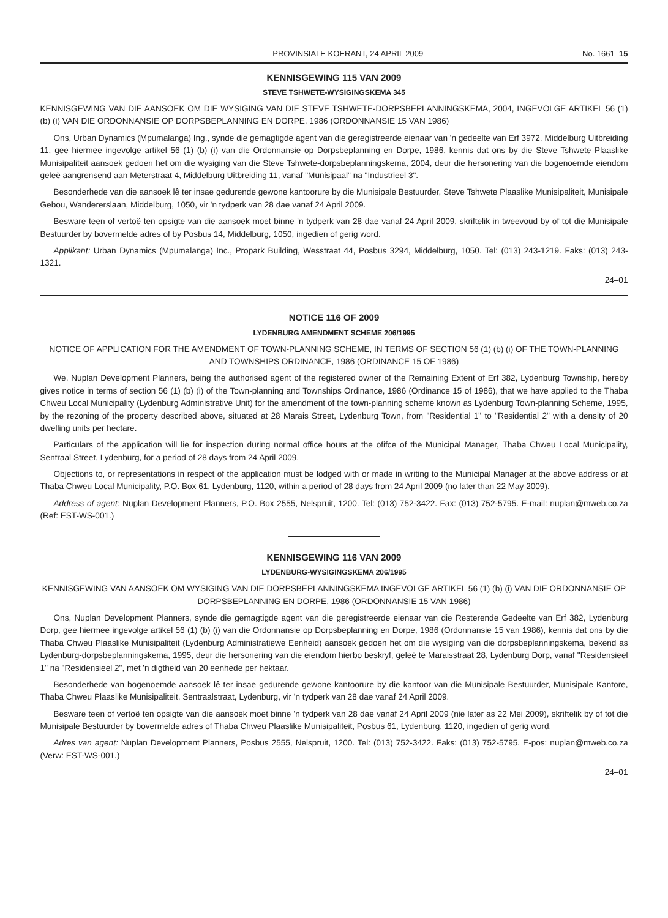PROVINSIALE KOERANT, 24 APRIL 2009 No. 1661 15
KENNISGEWING 115 VAN 2009
STEVE TSHWETE-WYSIGINGSKEMA 345
KENNISGEWING VAN DIE AANSOEK OM DIE WYSIGING VAN DIE STEVE TSHWETE-DORPSBEPLANNINGSKEMA, 2004, INGEVOLGE ARTIKEL 56 (1) (b) (i) VAN DIE ORDONNANSIE OP DORPSBEPLANNING EN DORPE, 1986 (ORDONNANSIE 15 VAN 1986)
Ons, Urban Dynamics (Mpumalanga) Ing., synde die gemagtigde agent van die geregistreerde eienaar van 'n gedeelte van Erf 3972, Middelburg Uitbreiding 11, gee hiermee ingevolge artikel 56 (1) (b) (i) van die Ordonnansie op Dorpsbeplanning en Dorpe, 1986, kennis dat ons by die Steve Tshwete Plaaslike Munisipaliteit aansoek gedoen het om die wysiging van die Steve Tshwete-dorpsbeplanningskema, 2004, deur die hersonering van die bogenoemde eiendom geleë aangrensend aan Meterstraat 4, Middelburg Uitbreiding 11, vanaf "Munisipaal" na "Industrieel 3".
Besonderhede van die aansoek lê ter insae gedurende gewone kantoorure by die Munisipale Bestuurder, Steve Tshwete Plaaslike Munisipaliteit, Munisipale Gebou, Wandererslaan, Middelburg, 1050, vir 'n tydperk van 28 dae vanaf 24 April 2009.
Besware teen of vertoë ten opsigte van die aansoek moet binne 'n tydperk van 28 dae vanaf 24 April 2009, skriftelik in tweevoud by of tot die Munisipale Bestuurder by bovermelde adres of by Posbus 14, Middelburg, 1050, ingedien of gerig word.
Applikant: Urban Dynamics (Mpumalanga) Inc., Propark Building, Wesstraat 44, Posbus 3294, Middelburg, 1050. Tel: (013) 243-1219. Faks: (013) 243-1321.
24–01
NOTICE 116 OF 2009
LYDENBURG AMENDMENT SCHEME 206/1995
NOTICE OF APPLICATION FOR THE AMENDMENT OF TOWN-PLANNING SCHEME, IN TERMS OF SECTION 56 (1) (b) (i) OF THE TOWN-PLANNING AND TOWNSHIPS ORDINANCE, 1986 (ORDINANCE 15 OF 1986)
We, Nuplan Development Planners, being the authorised agent of the registered owner of the Remaining Extent of Erf 382, Lydenburg Township, hereby gives notice in terms of section 56 (1) (b) (i) of the Town-planning and Townships Ordinance, 1986 (Ordinance 15 of 1986), that we have applied to the Thaba Chweu Local Municipality (Lydenburg Administrative Unit) for the amendment of the town-planning scheme known as Lydenburg Town-planning Scheme, 1995, by the rezoning of the property described above, situated at 28 Marais Street, Lydenburg Town, from "Residential 1" to "Residential 2" with a density of 20 dwelling units per hectare.
Particulars of the application will lie for inspection during normal office hours at the ofifce of the Municipal Manager, Thaba Chweu Local Municipality, Sentraal Street, Lydenburg, for a period of 28 days from 24 April 2009.
Objections to, or representations in respect of the application must be lodged with or made in writing to the Municipal Manager at the above address or at Thaba Chweu Local Municipality, P.O. Box 61, Lydenburg, 1120, within a period of 28 days from 24 April 2009 (no later than 22 May 2009).
Address of agent: Nuplan Development Planners, P.O. Box 2555, Nelspruit, 1200. Tel: (013) 752-3422. Fax: (013) 752-5795. E-mail: nuplan@mweb.co.za (Ref: EST-WS-001.)
KENNISGEWING 116 VAN 2009
LYDENBURG-WYSIGINGSKEMA 206/1995
KENNISGEWING VAN AANSOEK OM WYSIGING VAN DIE DORPSBEPLANNINGSKEMA INGEVOLGE ARTIKEL 56 (1) (b) (i) VAN DIE ORDONNANSIE OP DORPSBEPLANNING EN DORPE, 1986 (ORDONNANSIE 15 VAN 1986)
Ons, Nuplan Development Planners, synde die gemagtigde agent van die geregistreerde eienaar van die Resterende Gedeelte van Erf 382, Lydenburg Dorp, gee hiermee ingevolge artikel 56 (1) (b) (i) van die Ordonnansie op Dorpsbeplanning en Dorpe, 1986 (Ordonnansie 15 van 1986), kennis dat ons by die Thaba Chweu Plaaslike Munisipaliteit (Lydenburg Administratiewe Eenheid) aansoek gedoen het om die wysiging van die dorpsbeplanningskema, bekend as Lydenburg-dorpsbeplanningskema, 1995, deur die hersonering van die eiendom hierbo beskryf, geleë te Maraisstraat 28, Lydenburg Dorp, vanaf "Residensieel 1" na "Residensieel 2", met 'n digtheid van 20 eenhede per hektaar.
Besonderhede van bogenoemde aansoek lê ter insae gedurende gewone kantoorure by die kantoor van die Munisipale Bestuurder, Munisipale Kantore, Thaba Chweu Plaaslike Munisipaliteit, Sentraalstraat, Lydenburg, vir 'n tydperk van 28 dae vanaf 24 April 2009.
Besware teen of vertoë ten opsigte van die aansoek moet binne 'n tydperk van 28 dae vanaf 24 April 2009 (nie later as 22 Mei 2009), skriftelik by of tot die Munisipale Bestuurder by bovermelde adres of Thaba Chweu Plaaslike Munisipaliteit, Posbus 61, Lydenburg, 1120, ingedien of gerig word.
Adres van agent: Nuplan Development Planners, Posbus 2555, Nelspruit, 1200. Tel: (013) 752-3422. Faks: (013) 752-5795. E-pos: nuplan@mweb.co.za (Verw: EST-WS-001.)
24–01